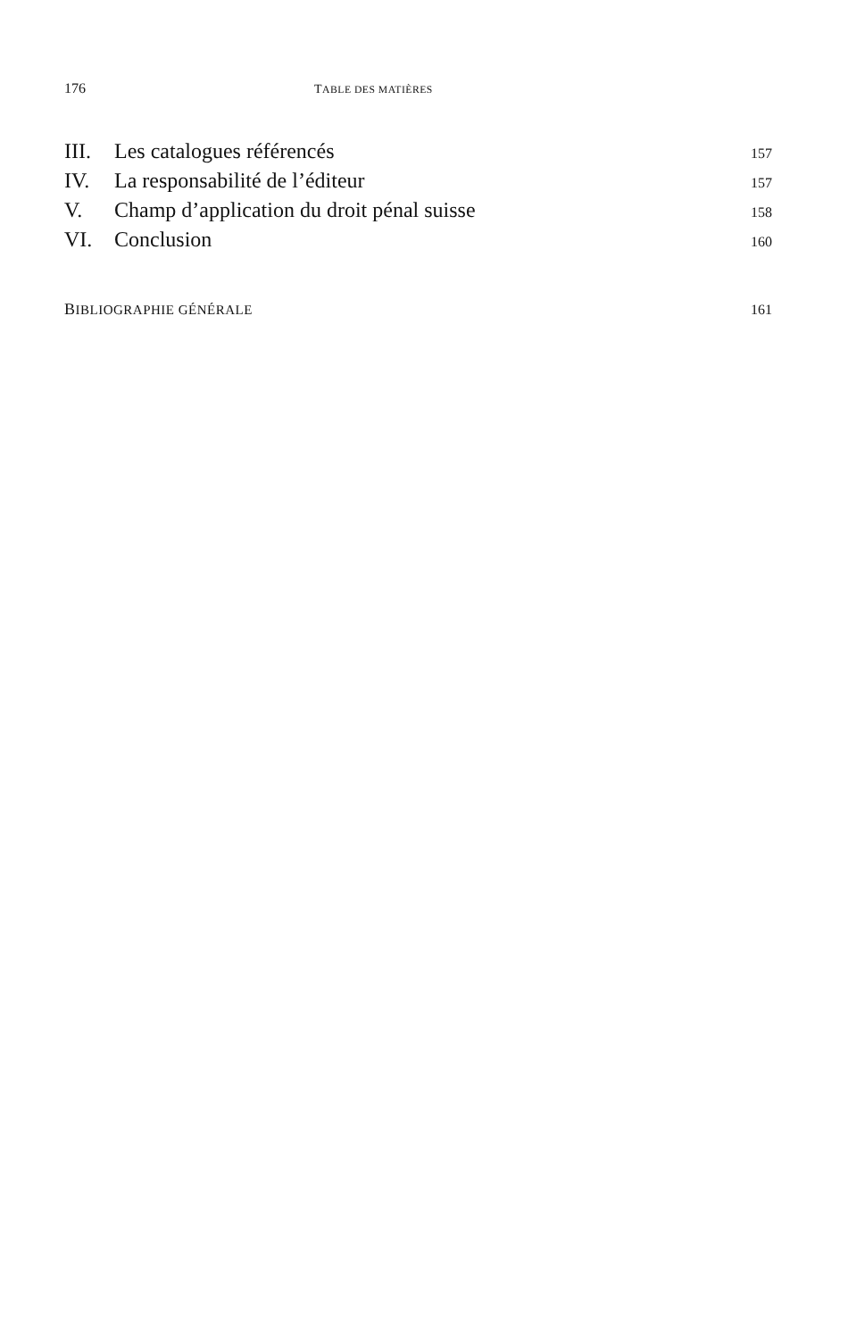176 TABLE DES MATIÈRES
III. Les catalogues référencés 157
IV. La responsabilité de l’éditeur 157
V. Champ d’application du droit pénal suisse 158
VI. Conclusion 160
BIBLIOGRAPHIE GÉNÉRALE 161